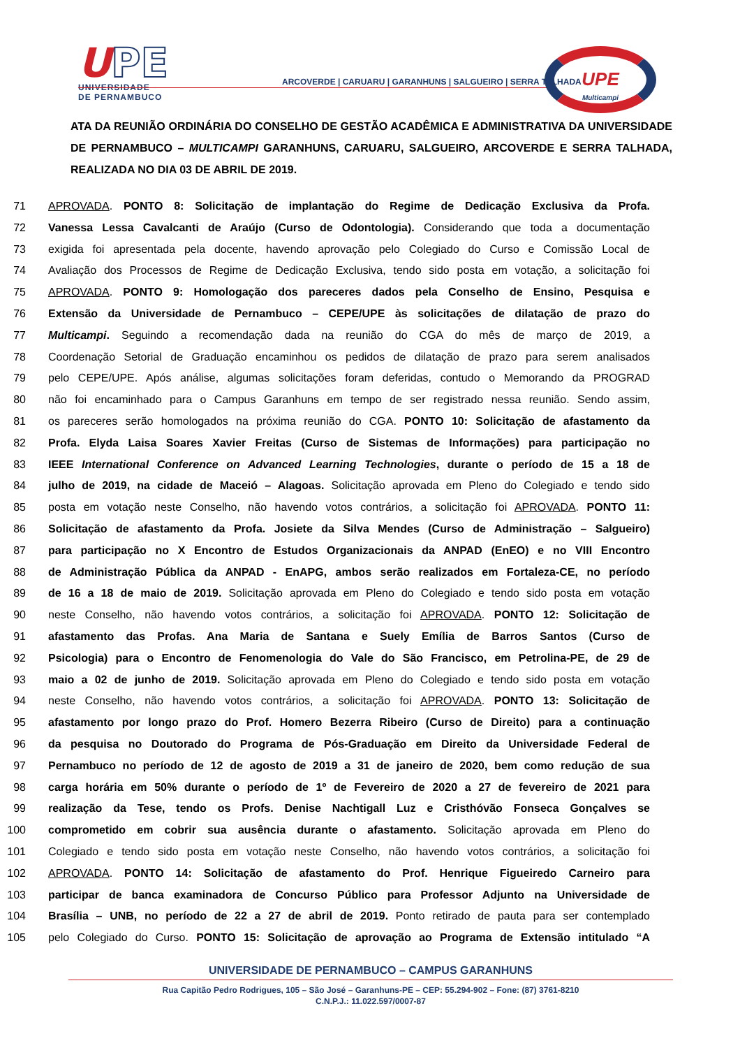UPE
UNIVERSIDADE
DE PERNAMBUCO
ARCOVERDE | CARUARU | GARANHUNS | SALGUEIRO | SERRA TALHADA
UPE
Multicampi
ATA DA REUNIÃO ORDINÁRIA DO CONSELHO DE GESTÃO ACADÊMICA E ADMINISTRATIVA DA UNIVERSIDADE DE PERNAMBUCO – MULTICAMPI GARANHUNS, CARUARU, SALGUEIRO, ARCOVERDE E SERRA TALHADA, REALIZADA NO DIA 03 DE ABRIL DE 2019.
71 APROVADA. PONTO 8: Solicitação de implantação do Regime de Dedicação Exclusiva da Profa.
72 Vanessa Lessa Cavalcanti de Araújo (Curso de Odontologia). Considerando que toda a documentação
73 exigida foi apresentada pela docente, havendo aprovação pelo Colegiado do Curso e Comissão Local de
74 Avaliação dos Processos de Regime de Dedicação Exclusiva, tendo sido posta em votação, a solicitação foi
75 APROVADA. PONTO 9: Homologação dos pareceres dados pela Conselho de Ensino, Pesquisa e
76 Extensão da Universidade de Pernambuco – CEPE/UPE às solicitações de dilatação de prazo do
77 Multicampi. Seguindo a recomendação dada na reunião do CGA do mês de março de 2019, a
78 Coordenação Setorial de Graduação encaminhou os pedidos de dilatação de prazo para serem analisados
79 pelo CEPE/UPE. Após análise, algumas solicitações foram deferidas, contudo o Memorando da PROGRAD
80 não foi encaminhado para o Campus Garanhuns em tempo de ser registrado nessa reunião. Sendo assim,
81 os pareceres serão homologados na próxima reunião do CGA. PONTO 10: Solicitação de afastamento da
82 Profa. Elyda Laisa Soares Xavier Freitas (Curso de Sistemas de Informações) para participação no
83 IEEE International Conference on Advanced Learning Technologies, durante o período de 15 a 18 de
84 julho de 2019, na cidade de Maceió – Alagoas. Solicitação aprovada em Pleno do Colegiado e tendo sido
85 posta em votação neste Conselho, não havendo votos contrários, a solicitação foi APROVADA. PONTO 11:
86 Solicitação de afastamento da Profa. Josiete da Silva Mendes (Curso de Administração – Salgueiro)
87 para participação no X Encontro de Estudos Organizacionais da ANPAD (EnEO) e no VIII Encontro
88 de Administração Pública da ANPAD - EnAPG, ambos serão realizados em Fortaleza-CE, no período
89 de 16 a 18 de maio de 2019. Solicitação aprovada em Pleno do Colegiado e tendo sido posta em votação
90 neste Conselho, não havendo votos contrários, a solicitação foi APROVADA. PONTO 12: Solicitação de
91 afastamento das Profas. Ana Maria de Santana e Suely Emília de Barros Santos (Curso de
92 Psicologia) para o Encontro de Fenomenologia do Vale do São Francisco, em Petrolina-PE, de 29 de
93 maio a 02 de junho de 2019. Solicitação aprovada em Pleno do Colegiado e tendo sido posta em votação
94 neste Conselho, não havendo votos contrários, a solicitação foi APROVADA. PONTO 13: Solicitação de
95 afastamento por longo prazo do Prof. Homero Bezerra Ribeiro (Curso de Direito) para a continuação
96 da pesquisa no Doutorado do Programa de Pós-Graduação em Direito da Universidade Federal de
97 Pernambuco no período de 12 de agosto de 2019 a 31 de janeiro de 2020, bem como redução de sua
98 carga horária em 50% durante o período de 1º de Fevereiro de 2020 a 27 de fevereiro de 2021 para
99 realização da Tese, tendo os Profs. Denise Nachtigall Luz e Cristhóvão Fonseca Gonçalves se
100 comprometido em cobrir sua ausência durante o afastamento. Solicitação aprovada em Pleno do
101 Colegiado e tendo sido posta em votação neste Conselho, não havendo votos contrários, a solicitação foi
102 APROVADA. PONTO 14: Solicitação de afastamento do Prof. Henrique Figueiredo Carneiro para
103 participar de banca examinadora de Concurso Público para Professor Adjunto na Universidade de
104 Brasília – UNB, no período de 22 a 27 de abril de 2019. Ponto retirado de pauta para ser contemplado
105 pelo Colegiado do Curso. PONTO 15: Solicitação de aprovação ao Programa de Extensão intitulado “A
UNIVERSIDADE DE PERNAMBUCO – CAMPUS GARANHUNS
Rua Capitão Pedro Rodrigues, 105 – São José – Garanhuns-PE – CEP: 55.294-902 – Fone: (87) 3761-8210
C.N.P.J.: 11.022.597/0007-87